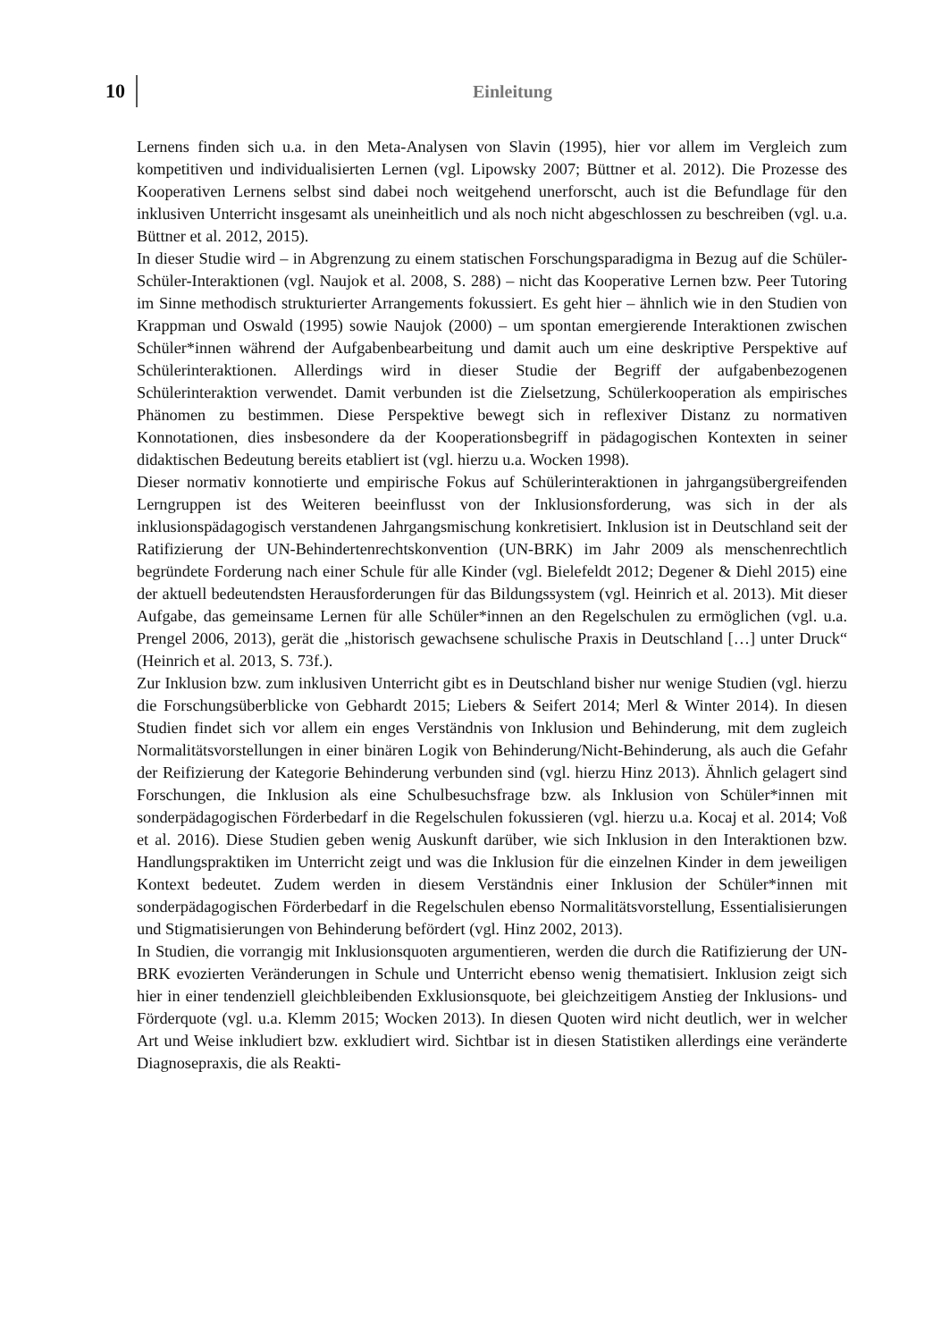10 Einleitung
Lernens finden sich u.a. in den Meta-Analysen von Slavin (1995), hier vor allem im Vergleich zum kompetitiven und individualisierten Lernen (vgl. Lipowsky 2007; Büttner et al. 2012). Die Prozesse des Kooperativen Lernens selbst sind dabei noch weitgehend unerforscht, auch ist die Befundlage für den inklusiven Unterricht insgesamt als uneinheitlich und als noch nicht abgeschlossen zu beschreiben (vgl. u.a. Büttner et al. 2012, 2015).
In dieser Studie wird – in Abgrenzung zu einem statischen Forschungsparadigma in Bezug auf die Schüler-Schüler-Interaktionen (vgl. Naujok et al. 2008, S. 288) – nicht das Kooperative Lernen bzw. Peer Tutoring im Sinne methodisch strukturierter Arrangements fokussiert. Es geht hier – ähnlich wie in den Studien von Krappman und Oswald (1995) sowie Naujok (2000) – um spontan emergierende Interaktionen zwischen Schüler*innen während der Aufgabenbearbeitung und damit auch um eine deskriptive Perspektive auf Schülerinteraktionen. Allerdings wird in dieser Studie der Begriff der aufgabenbezogenen Schülerinteraktion verwendet. Damit verbunden ist die Zielsetzung, Schülerkooperation als empirisches Phänomen zu bestimmen. Diese Perspektive bewegt sich in reflexiver Distanz zu normativen Konnotationen, dies insbesondere da der Kooperationsbegriff in pädagogischen Kontexten in seiner didaktischen Bedeutung bereits etabliert ist (vgl. hierzu u.a. Wocken 1998).
Dieser normativ konnotierte und empirische Fokus auf Schülerinteraktionen in jahrgangsübergreifenden Lerngruppen ist des Weiteren beeinflusst von der Inklusionsforderung, was sich in der als inklusionspädagogisch verstandenen Jahrgangsmischung konkretisiert. Inklusion ist in Deutschland seit der Ratifizierung der UN-Behindertenrechtskonvention (UN-BRK) im Jahr 2009 als menschenrechtlich begründete Forderung nach einer Schule für alle Kinder (vgl. Bielefeldt 2012; Degener & Diehl 2015) eine der aktuell bedeutendsten Herausforderungen für das Bildungssystem (vgl. Heinrich et al. 2013). Mit dieser Aufgabe, das gemeinsame Lernen für alle Schüler*innen an den Regelschulen zu ermöglichen (vgl. u.a. Prengel 2006, 2013), gerät die „historisch gewachsene schulische Praxis in Deutschland […] unter Druck“ (Heinrich et al. 2013, S. 73f.).
Zur Inklusion bzw. zum inklusiven Unterricht gibt es in Deutschland bisher nur wenige Studien (vgl. hierzu die Forschungsüberblicke von Gebhardt 2015; Liebers & Seifert 2014; Merl & Winter 2014). In diesen Studien findet sich vor allem ein enges Verständnis von Inklusion und Behinderung, mit dem zugleich Normalitätsvorstellungen in einer binären Logik von Behinderung/Nicht-Behinderung, als auch die Gefahr der Reifizierung der Kategorie Behinderung verbunden sind (vgl. hierzu Hinz 2013). Ähnlich gelagert sind Forschungen, die Inklusion als eine Schulbesuchsfrage bzw. als Inklusion von Schüler*innen mit sonderpädagogischen Förderbedarf in die Regelschulen fokussieren (vgl. hierzu u.a. Kocaj et al. 2014; Voß et al. 2016). Diese Studien geben wenig Auskunft darüber, wie sich Inklusion in den Interaktionen bzw. Handlungspraktiken im Unterricht zeigt und was die Inklusion für die einzelnen Kinder in dem jeweiligen Kontext bedeutet. Zudem werden in diesem Verständnis einer Inklusion der Schüler*innen mit sonderpädagogischen Förderbedarf in die Regelschulen ebenso Normalitätsvorstellung, Essentialisierungen und Stigmatisierungen von Behinderung befördert (vgl. Hinz 2002, 2013).
In Studien, die vorrangig mit Inklusionsquoten argumentieren, werden die durch die Ratifizierung der UN-BRK evozierten Veränderungen in Schule und Unterricht ebenso wenig thematisiert. Inklusion zeigt sich hier in einer tendenziell gleichbleibenden Exklusionsquote, bei gleichzeitigem Anstieg der Inklusions- und Förderquote (vgl. u.a. Klemm 2015; Wocken 2013). In diesen Quoten wird nicht deutlich, wer in welcher Art und Weise inkludiert bzw. exkludiert wird. Sichtbar ist in diesen Statistiken allerdings eine veränderte Diagnosepraxis, die als Reakti-